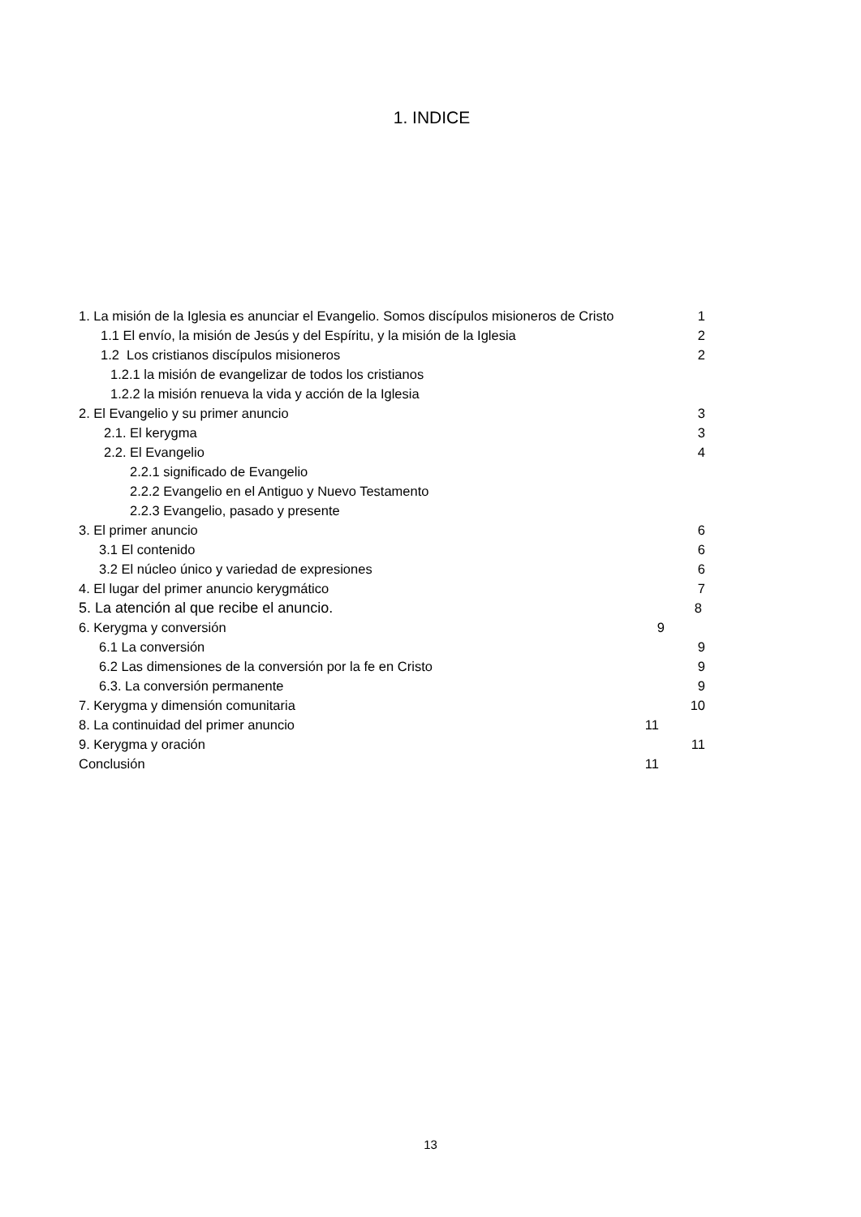1. INDICE
1. La misión de la Iglesia es anunciar el Evangelio. Somos discípulos misioneros de Cristo 1
1.1 El envío, la misión de Jesús y del Espíritu, y la misión de la Iglesia 2
1.2 Los cristianos discípulos misioneros 2
1.2.1 la misión de evangelizar de todos los cristianos
1.2.2 la misión renueva la vida y acción de la Iglesia
2. El Evangelio y su primer anuncio 3
2.1. El kerygma 3
2.2. El Evangelio 4
2.2.1 significado de Evangelio
2.2.2 Evangelio en el Antiguo y Nuevo Testamento
2.2.3 Evangelio, pasado y presente
3. El primer anuncio 6
3.1 El contenido 6
3.2 El núcleo único y variedad de expresiones 6
4. El lugar del primer anuncio kerygmático 7
5. La atención al que recibe el anuncio. 8
6. Kerygma y conversión 9
6.1 La conversión 9
6.2 Las dimensiones de la conversión por la fe en Cristo 9
6.3. La conversión permanente 9
7. Kerygma y dimensión comunitaria 10
8. La continuidad del primer anuncio 11
9. Kerygma y oración 11
Conclusión 11
13